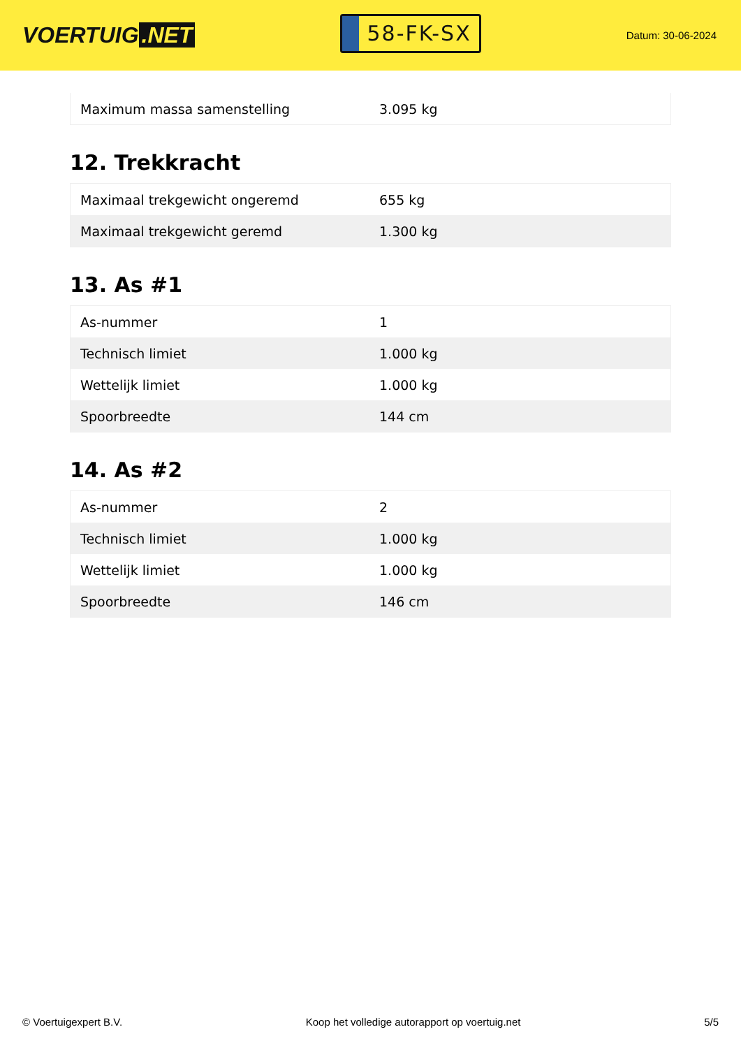VOERTUIG.NET
58-FK-SX
Datum: 30-06-2024
| Maximum massa samenstelling | 3.095 kg |
12. Trekkracht
| Maximaal trekgewicht ongeremd | 655 kg |
| Maximaal trekgewicht geremd | 1.300 kg |
13. As #1
| As-nummer | 1 |
| Technisch limiet | 1.000 kg |
| Wettelijk limiet | 1.000 kg |
| Spoorbreedte | 144 cm |
14. As #2
| As-nummer | 2 |
| Technisch limiet | 1.000 kg |
| Wettelijk limiet | 1.000 kg |
| Spoorbreedte | 146 cm |
© Voertuigexpert B.V. Koop het volledige autorapport op voertuig.net 5/5